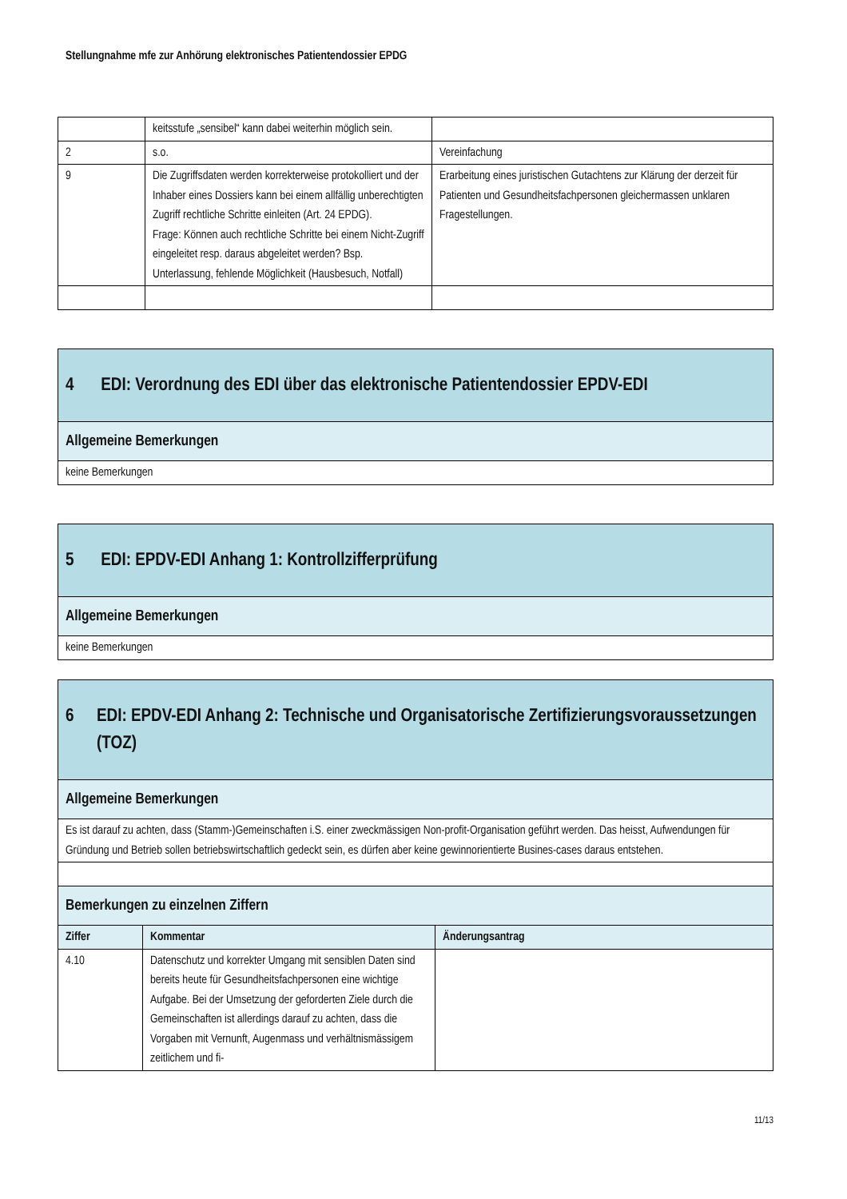Stellungnahme mfe zur Anhörung elektronisches Patientendossier EPDG
| | keitsstufe „sensibel“ kann dabei weiterhin möglich sein. | |
| 2 | s.o. | Vereinfachung |
| 9 | Die Zugriffsdaten werden korrekterweise protokolliert und der Inhaber eines Dossiers kann bei einem allfällig unberechtigten Zugriff rechtliche Schritte einleiten (Art. 24 EPDG). Frage: Können auch rechtliche Schritte bei einem Nicht-Zugriff eingeleitet resp. daraus abgeleitet werden? Bsp. Unterlassung, fehlende Möglichkeit (Hausbesuch, Notfall) | Erarbeitung eines juristischen Gutachtens zur Klärung der derzeit für Patienten und Gesundheitsfachpersonen gleichermassen unklaren Fragestellungen. |
| 4 EDI: Verordnung des EDI über das elektronische Patientendossier EPDV-EDI |
| Allgemeine Bemerkungen |
| keine Bemerkungen |
| 5 EDI: EPDV-EDI Anhang 1: Kontrollzifferprüfung |
| Allgemeine Bemerkungen |
| keine Bemerkungen |
| 6 EDI: EPDV-EDI Anhang 2: Technische und Organisatorische Zertifizierungsvoraussetzungen (TOZ) | | |
| Allgemeine Bemerkungen | | |
| Es ist darauf zu achten, dass (Stamm-)Gemeinschaften i.S. einer zweckmässigen Non-profit-Organisation geführt werden. Das heisst, Aufwendungen für Gründung und Betrieb sollen betriebswirtschaftlich gedeckt sein, es dürfen aber keine gewinnorientierte Busines-cases daraus entstehen. | | |
| Bemerkungen zu einzelnen Ziffern | | |
| Ziffer | Kommentar | Änderungsantrag |
| 4.10 | Datenschutz und korrekter Umgang mit sensiblen Daten sind bereits heute für Gesundheitsfachpersonen eine wichtige Aufgabe. Bei der Umsetzung der geforderten Ziele durch die Gemeinschaften ist allerdings darauf zu achten, dass die Vorgaben mit Vernunft, Augenmass und verhältnismässigem zeitlichem und fi- | |
11/13